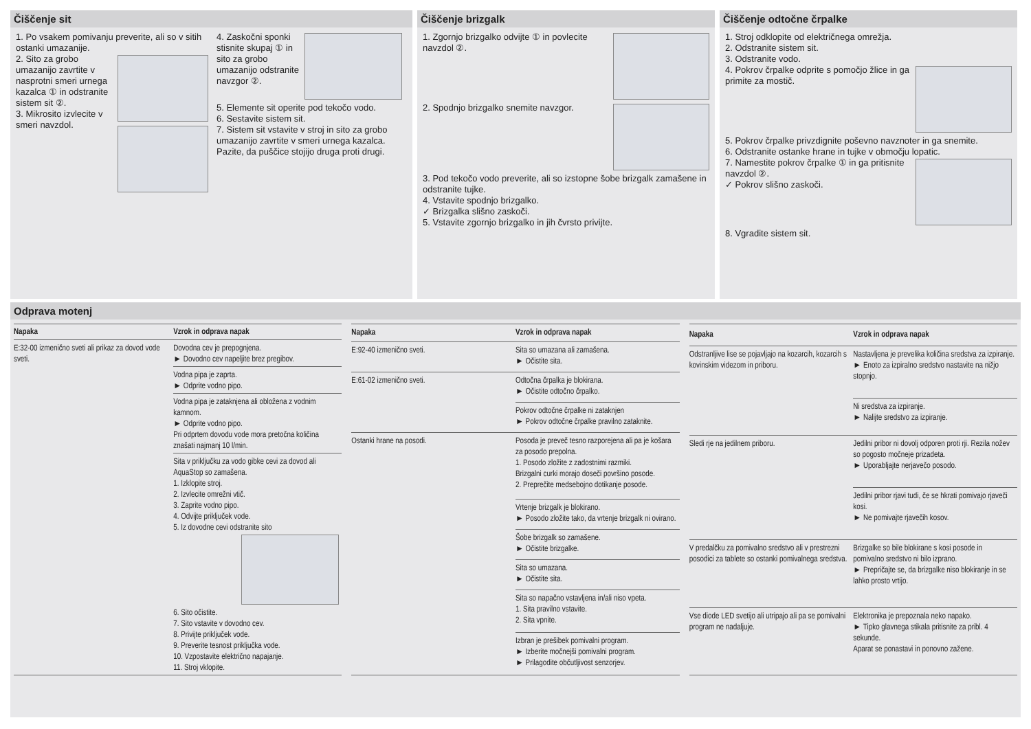Čiščenje sit
1. Po vsakem pomivanju preverite, ali so v sitih ostanki umazanije.
2. Sito za grobo umazanijo zavrtite v nasprotni smeri urnega kazalca ① in odstranite sistem sit ②.
3. Mikrosito izvlecite v smeri navzdol.
4. Zaskočni sponki stisnite skupaj ① in sito za grobo umazanijo odstranite navzgor ②.
5. Elemente sit operite pod tekočo vodo.
6. Sestavite sistem sit.
7. Sistem sit vstavite v stroj in sito za grobo umazanijo zavrtite v smeri urnega kazalca.
Pazite, da puščice stojijo druga proti drugi.
Čiščenje brizgalk
1. Zgornjo brizgalko odvijte ① in povlecite navzdol ②.
2. Spodnjo brizgalko snemite navzgor.
3. Pod tekočo vodo preverite, ali so izstopne šobe brizgalk zamašene in odstranite tujke.
4. Vstavite spodnjo brizgalko.
✓ Brizgalka slišno zaskoči.
5. Vstavite zgornjo brizgalko in jih čvrsto privijte.
Čiščenje odtočne črpalke
1. Stroj odklopite od električnega omrežja.
2. Odstranite sistem sit.
3. Odstranite vodo.
4. Pokrov črpalke odprite s pomočjo žlice in ga primite za mostič.
5. Pokrov črpalke privzdignite poševno navznoter in ga snemite.
6. Odstranite ostanke hrane in tujke v območju lopatic.
7. Namestite pokrov črpalke ① in ga pritisnite navzdol ②.
✓ Pokrov slišno zaskoči.
8. Vgradite sistem sit.
Odprava motenj
| Napaka | Vzrok in odprava napak |
| --- | --- |
| E:32-00 izmenično sveti ali prikaz za dovod vode sveti. | Dovodna cev je prepognjena. ► Dovodno cev napeljite brez pregibov. |
| | Vodna pipa je zaprta. ► Odprite vodno pipo. |
| | Vodna pipa je zataknjena ali obložena z vodnim kamnom. ► Odprite vodno pipo. Pri odprtem dovodu vode mora pretočna količina znašati najmanj 10 l/min. |
| | Sita v priključku za vodo gibke cevi za dovod ali AquaStop so zamašena. 1. Izklopite stroj. 2. Izvlecite omrežni vtič. 3. Zaprite vodno pipo. 4. Odvijte priključek vode. 5. Iz dovodne cevi odstranite sito 6. Sito očistite. 7. Sito vstavite v dovodno cev. 8. Privijte priključek vode. 9. Preverite tesnost priključka vode. 10. Vzpostavite električno napajanje. 11. Stroj vklopite. |
| Napaka | Vzrok in odprava napak |
| --- | --- |
| E:92-40 izmenično sveti. | Sita so umazana ali zamašena. ► Očistite sita. |
| E:61-02 izmenično sveti. | Odtočna črpalka je blokirana. ► Očistite odtočno črpalko. |
| | Pokrov odtočne črpalke ni zataknjen ► Pokrov odtočne črpalke pravilno zataknite. |
| Ostanki hrane na posodi. | Posoda je preveč tesno razporejena ali pa je košara za posodo prepolna. 1. Posodo zložite z zadostnimi razmiki. Brizgalni curki morajo doseči površino posode. 2. Preprečite medsebojno dotikanje posode. |
| | Vrtenje brizgalk je blokirano. ► Posodo zložite tako, da vrtenje brizgalk ni ovirano. |
| | Šobe brizgalk so zamašene. ► Očistite brizgalke. |
| | Sita so umazana. ► Očistite sita. |
| | Sita so napačno vstavljena in/ali niso vpeta. 1. Sita pravilno vstavite. 2. Sita vpnite. |
| | Izbran je prešibek pomivalni program. ► Izberite močnejši pomivalni program. ► Prilagodite občutljivost senzorjev. |
| Napaka | Vzrok in odprava napak |
| --- | --- |
| Odstranljive lise se pojavljajo na kozarcih, kozarcih s kovinskim videzom in priboru. | Nastavljena je prevelika količina sredstva za izpiranje. ► Enoto za izpiralno sredstvo nastavite na nižjo stopnjo. |
| | Ni sredstva za izpiranje. ► Nalijte sredstvo za izpiranje. |
| Sledi rje na jedilnem priboru. | Jedilni pribor ni dovolj odporen proti rji. Rezila nožev so pogosto močneje prizadeta. ► Uporabljajte nerjavečo posodo. |
| | Jedilni pribor rjavi tudi, če se hkrati pomivajo rjaveči kosi. ► Ne pomivajte rjavečih kosov. |
| V predalčku za pomivalno sredstvo ali v prestrezni posodici za tablete so ostanki pomivalnega sredstva. | Brizgalke so bile blokirane s kosi posode in pomivalno sredstvo ni bilo izprano. ► Prepričajte se, da brizgalke niso blokiranje in se lahko prosto vrtijo. |
| Vse diode LED svetijo ali utripajo ali pa se pomivalni program ne nadaljuje. | Elektronika je prepoznala neko napako. ► Tipko glavnega stikala pritisnite za pribl. 4 sekunde. Aparat se ponastavi in ponovno zažene. |